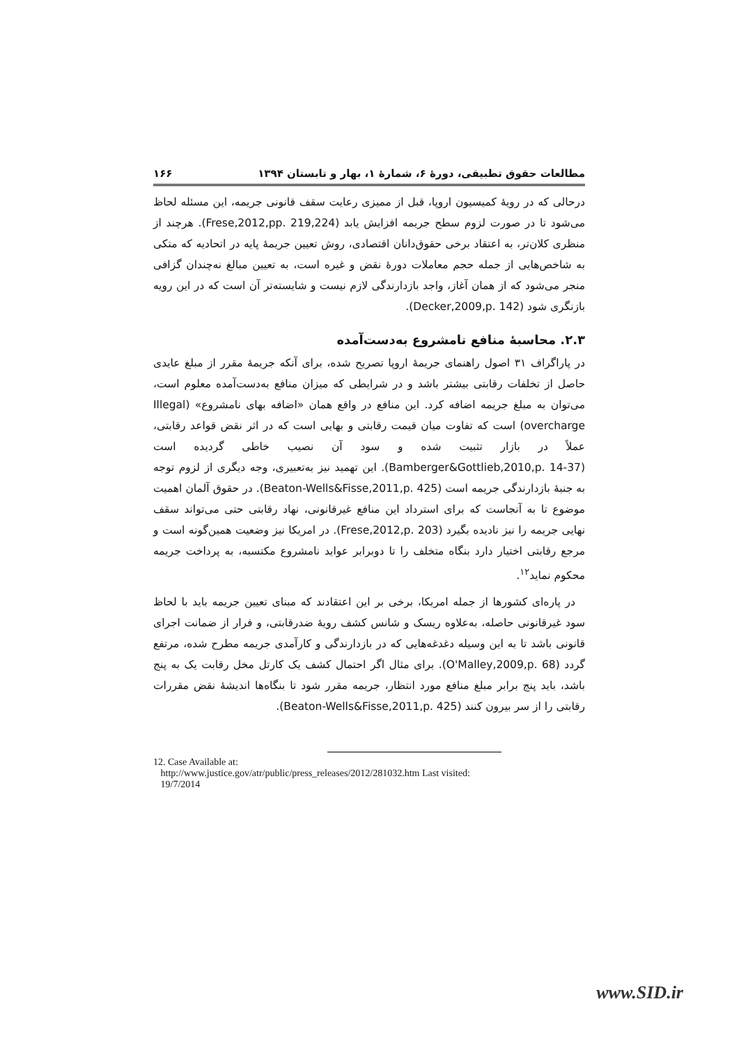مطالعات حقوق تطبیقی، دورهٔ ۶، شمارهٔ ۱، بهار و تابستان ۱۳۹۴ ۱۶۶
درحالی که در رویهٔ کمیسیون اروپا، قبل از ممیزی رعایت سقف قانونی جریمه، این مسئله لحاظ می‌شود تا در صورت لزوم سطح جریمه افزایش یابد (Frese,2012,pp. 219,224). هرچند از منظری کلان‌تر، به اعتقاد برخی حقوق‌دانان اقتصادی، روش تعیین جریمهٔ پایه در اتحادیه که متکی به شاخص‌هایی از جمله حجم معاملات دورهٔ نقض و غیره است، به تعیین مبالغ نه‌چندان گزافی منجر می‌شود که از همان آغاز، واجد بازدارندگی لازم نیست و شایسته‌تر آن است که در این رویه بازنگری شود (Decker,2009,p. 142).
۲.۳. محاسبهٔ منافع نامشروع به‌دست‌آمده
در پاراگراف ۳۱ اصول راهنمای جریمهٔ اروپا تصریح شده، برای آنکه جریمهٔ مقرر از مبلغ عایدی حاصل از تخلفات رقابتی بیشتر باشد و در شرایطی که میزان منافع به‌دست‌آمده معلوم است، می‌توان به مبلغ جریمه اضافه کرد. این منافع در واقع همان «اضافه بهای نامشروع» (Illegal overcharge) است که تفاوت میان قیمت رقابتی و بهایی است که در اثر نقض قواعد رقابتی، عملاً در بازار تثبیت شده و سود آن نصیب خاطی گردیده است (Bamberger&Gottlieb,2010,p. 14-37). این تهمید نیز به‌تعبیری، وجه دیگری از لزوم توجه به جنبهٔ بازدارندگی جریمه است (Beaton-Wells&Fisse,2011,p. 425). در حقوق آلمان اهمیت موضوع تا به آنجاست که برای استرداد این منافع غیرقانونی، نهاد رقابتی حتی می‌تواند سقف نهایی جریمه را نیز نادیده بگیرد (Frese,2012,p. 203). در امریکا نیز وضعیت همین‌گونه است و مرجع رقابتی اختیار دارد بنگاه متخلف را تا دوبرابر عواید نامشروع مکتسبه، به پرداخت جریمه محکوم نماید<sup>۱۲</sup>.
در پاره‌ای کشورها از جمله امریکا، برخی بر این اعتقادند که مبنای تعیین جریمه باید با لحاظ سود غیرقانونی حاصله، به‌علاوه ریسک و شانس کشف رویهٔ ضدرقابتی، و فرار از ضمانت اجرای قانونی باشد تا به این وسیله دغدغه‌هایی که در بازدارندگی و کارآمدی جریمه مطرح شده، مرتفع گردد (O'Malley,2009,p. 68). برای مثال اگر احتمال کشف یک کارتل مخل رقابت یک به پنج باشد، باید پنج برابر مبلغ منافع مورد انتظار، جریمه مقرر شود تا بنگاه‌ها اندیشهٔ نقض مقررات رقابتی را از سر بیرون کنند (Beaton-Wells&Fisse,2011,p. 425).
12. Case Available at:
http://www.justice.gov/atr/public/press_releases/2012/281032.htm Last visited:
19/7/2014
www.SID.ir